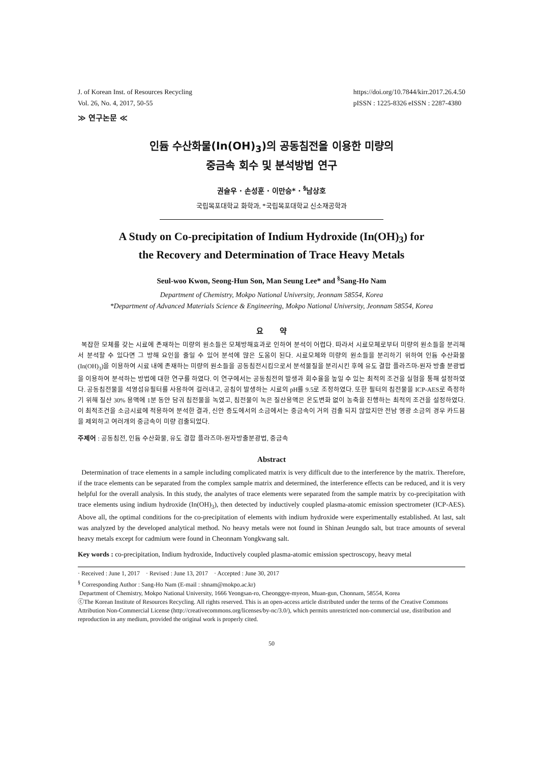J. of Korean Inst. of Resources Recycling
Vol. 26, No. 4, 2017, 50-55
https://doi.org/10.7844/kirr.2017.26.4.50
pISSN : 1225-8326 eISSN : 2287-4380
≫ 연구논문 ≪
인듐 수산화물(In(OH)<sub>3</sub>)의 공동침전을 이용한 미량의
중금속 회수 및 분석방법 연구
권슬우 · 손성훈 · 이만승* · <sup>§</sup>남상호
국립목포대학교 화학과, *국립목포대학교 신소재공학과
A Study on Co-precipitation of Indium Hydroxide (In(OH)<sub>3</sub>) for
the Recovery and Determination of Trace Heavy Metals
Seul-woo Kwon, Seong-Hun Son, Man Seung Lee* and <sup>§</sup>Sang-Ho Nam
Department of Chemistry, Mokpo National University, Jeonnam 58554, Korea
*Department of Advanced Materials Science & Engineering, Mokpo National University, Jeonnam 58554, Korea
요 약
복잡한 모체를 갖는 시료에 존재하는 미량의 원소들은 모체방해효과로 인하여 분석이 어렵다. 따라서 시료모체로부터 미량의 원소들을 분리해서 분석할 수 있다면 그 방해 요인을 줄일 수 있어 분석에 많은 도움이 된다. 시료모체와 미량의 원소들을 분리하기 위하여 인듐 수산화물(In(OH)<sub>3</sub>)을 이용하여 시료 내에 존재하는 미량의 원소들을 공동침전시킴으로서 분석물질을 분리시킨 후에 유도 결합 플라즈마-원자 방출 분광법을 이용하여 분석하는 방법에 대한 연구를 하였다. 이 연구에서는 공동침전의 발생과 회수율을 높일 수 있는 최적의 조건을 실험을 통해 설정하였다. 공동침전물을 석영섬유필터를 사용하여 걸러내고, 공침이 발생하는 시료의 pH를 9.5로 조정하였다. 또한 필터의 침전물을 ICP-AES로 측정하기 위해 질산 30% 용액에 1분 동안 담궈 침전물을 녹였고, 침전물이 녹은 질산용액은 온도변화 없이 농축을 진행하는 최적의 조건을 설정하였다. 이 최적조건을 소금시료에 적용하여 분석한 결과, 신안 증도에서의 소금에서는 중금속이 거의 검출 되지 않았지만 전남 영광 소금의 경우 카드뮴을 제외하고 여러개의 중금속이 미량 검출되었다.
주제어 : 공동침전, 인듐 수산화물, 유도 결합 플라즈마-원자방출분광법, 중금속
Abstract
Determination of trace elements in a sample including complicated matrix is very difficult due to the interference by the matrix. Therefore, if the trace elements can be separated from the complex sample matrix and determined, the interference effects can be reduced, and it is very helpful for the overall analysis. In this study, the analytes of trace elements were separated from the sample matrix by co-precipitation with trace elements using indium hydroxide (In(OH)<sub>3</sub>), then detected by inductively coupled plasma-atomic emission spectrometer (ICP-AES). Above all, the optimal conditions for the co-precipitation of elements with indium hydroxide were experimentally established. At last, salt was analyzed by the developed analytical method. No heavy metals were not found in Shinan Jeungdo salt, but trace amounts of several heavy metals except for cadmium were found in Cheonnam Yongkwang salt.
Key words : co-precipitation, Indium hydroxide, Inductively coupled plasma-atomic emission spectroscopy, heavy metal
· Received : June 1, 2017 · Revised : June 13, 2017 · Accepted : June 30, 2017
<sup>§</sup> Corresponding Author : Sang-Ho Nam (E-mail : shnam@mokpo.ac.kr)
Department of Chemistry, Mokpo National University, 1666 Yeongsan-ro, Cheonggye-myeon, Muan-gun, Chonnam, 58554, Korea
ⓒThe Korean Institute of Resources Recycling. All rights reserved. This is an open-access article distributed under the terms of the Creative Commons Attribution Non-Commercial License (http://creativecommons.org/licenses/by-nc/3.0/), which permits unrestricted non-commercial use, distribution and reproduction in any medium, provided the original work is properly cited.
50